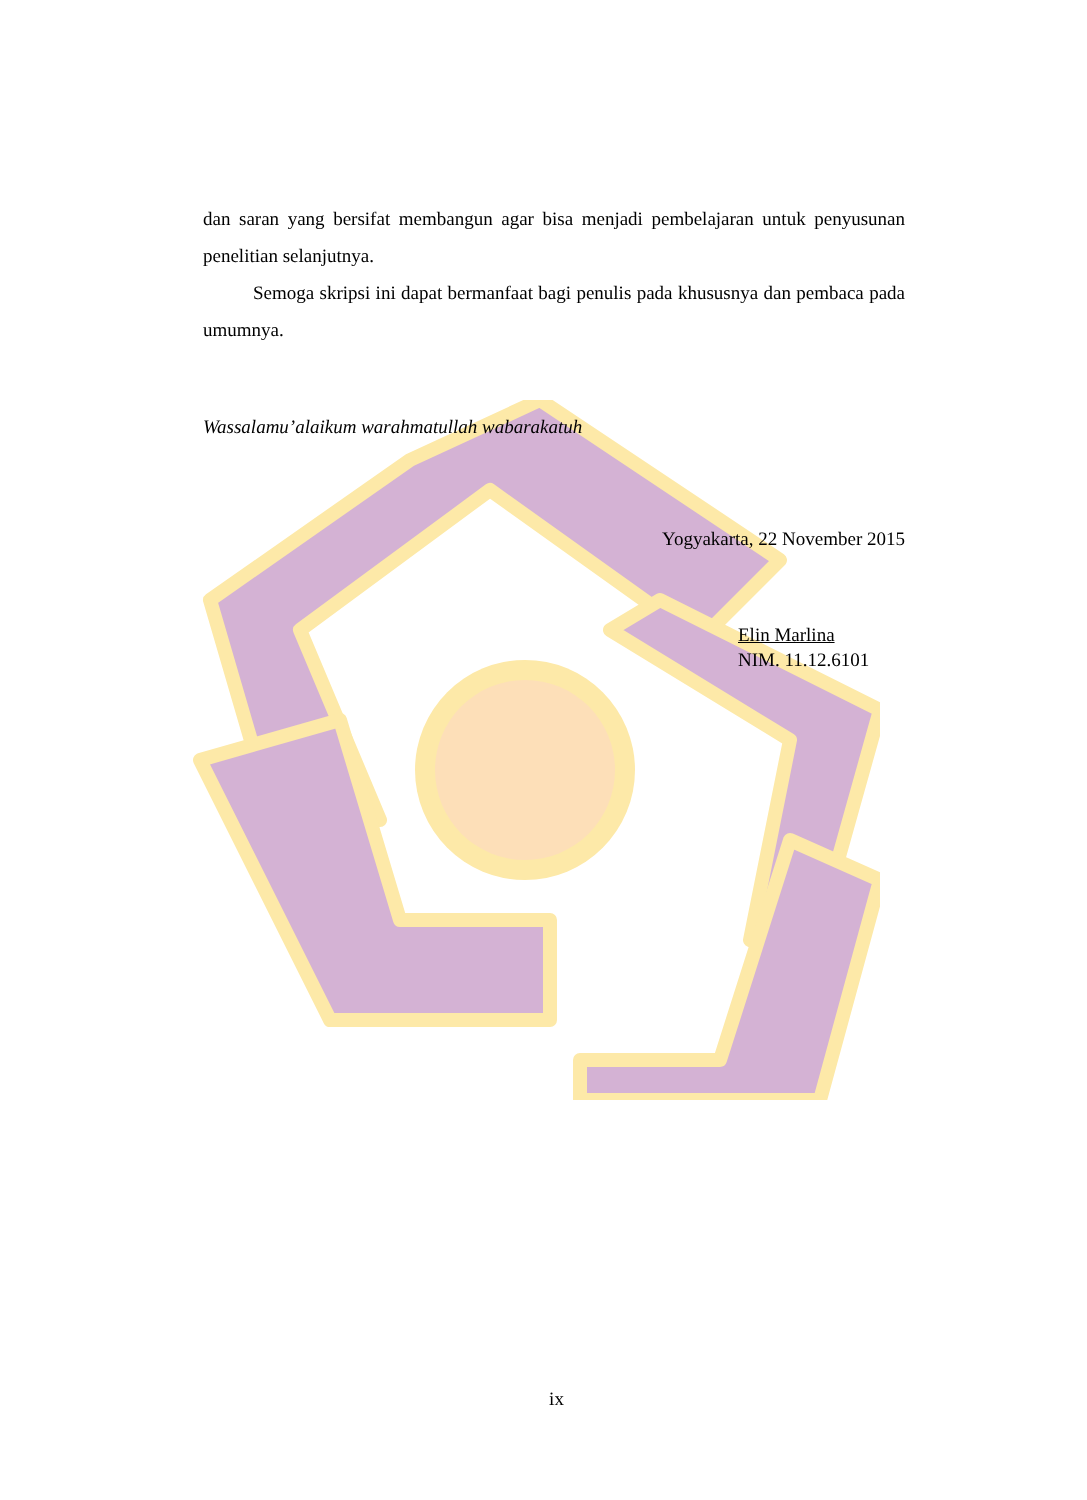dan saran yang bersifat membangun agar bisa menjadi pembelajaran untuk penyusunan penelitian selanjutnya.
Semoga skripsi ini dapat bermanfaat bagi penulis pada khususnya dan pembaca pada umumnya.
Wassalamu’alaikum warahmatullah wabarakatuh
Yogyakarta, 22 November 2015
Elin Marlina
NIM. 11.12.6101
ix